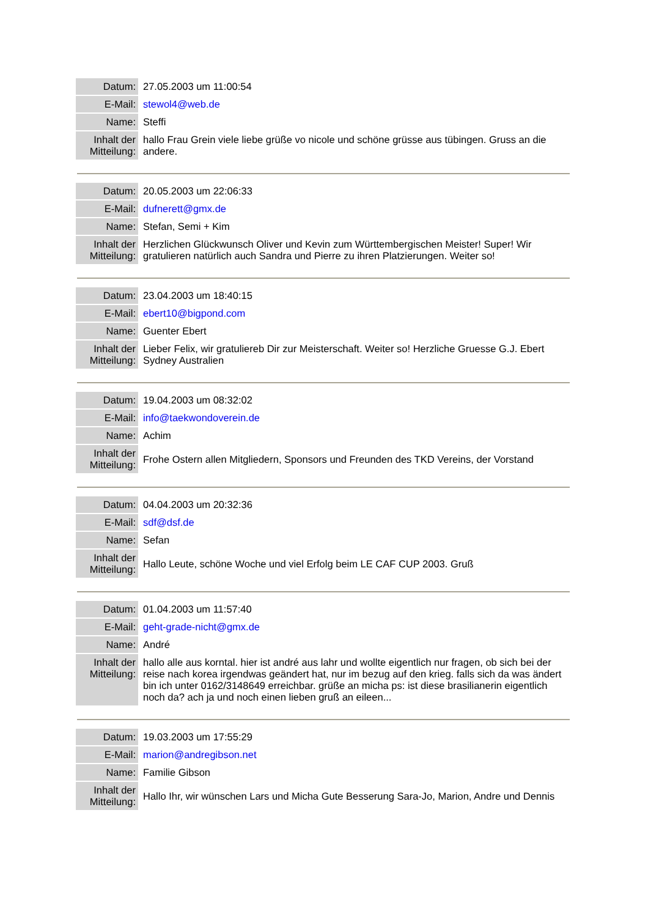| Datum: | 27.05.2003 um 11:00:54 |
| E-Mail: | stewol4@web.de |
| Name: | Steffi |
| Inhalt der Mitteilung: | hallo Frau Grein viele liebe grüße vo nicole und schöne grüsse aus tübingen. Gruss an die andere. |
| Datum: | 20.05.2003 um 22:06:33 |
| E-Mail: | dufnerett@gmx.de |
| Name: | Stefan, Semi + Kim |
| Inhalt der Mitteilung: | Herzlichen Glückwunsch Oliver und Kevin zum Württembergischen Meister! Super! Wir gratulieren natürlich auch Sandra und Pierre zu ihren Platzierungen. Weiter so! |
| Datum: | 23.04.2003 um 18:40:15 |
| E-Mail: | ebert10@bigpond.com |
| Name: | Guenter Ebert |
| Inhalt der Mitteilung: | Lieber Felix, wir gratuliereb Dir zur Meisterschaft. Weiter so! Herzliche Gruesse G.J. Ebert Sydney Australien |
| Datum: | 19.04.2003 um 08:32:02 |
| E-Mail: | info@taekwondoverein.de |
| Name: | Achim |
| Inhalt der Mitteilung: | Frohe Ostern allen Mitgliedern, Sponsors und Freunden des TKD Vereins, der Vorstand |
| Datum: | 04.04.2003 um 20:32:36 |
| E-Mail: | sdf@dsf.de |
| Name: | Sefan |
| Inhalt der Mitteilung: | Hallo Leute, schöne Woche und viel Erfolg beim LE CAF CUP 2003. Gruß |
| Datum: | 01.04.2003 um 11:57:40 |
| E-Mail: | geht-grade-nicht@gmx.de |
| Name: | André |
| Inhalt der Mitteilung: | hallo alle aus korntal. hier ist andré aus lahr und wollte eigentlich nur fragen, ob sich bei der reise nach korea irgendwas geändert hat, nur im bezug auf den krieg. falls sich da was ändert bin ich unter 0162/3148649 erreichbar. grüße an micha ps: ist diese brasilianerin eigentlich noch da? ach ja und noch einen lieben gruß an eileen... |
| Datum: | 19.03.2003 um 17:55:29 |
| E-Mail: | marion@andregibson.net |
| Name: | Familie Gibson |
| Inhalt der Mitteilung: | Hallo Ihr, wir wünschen Lars und Micha Gute Besserung Sara-Jo, Marion, Andre und Dennis |